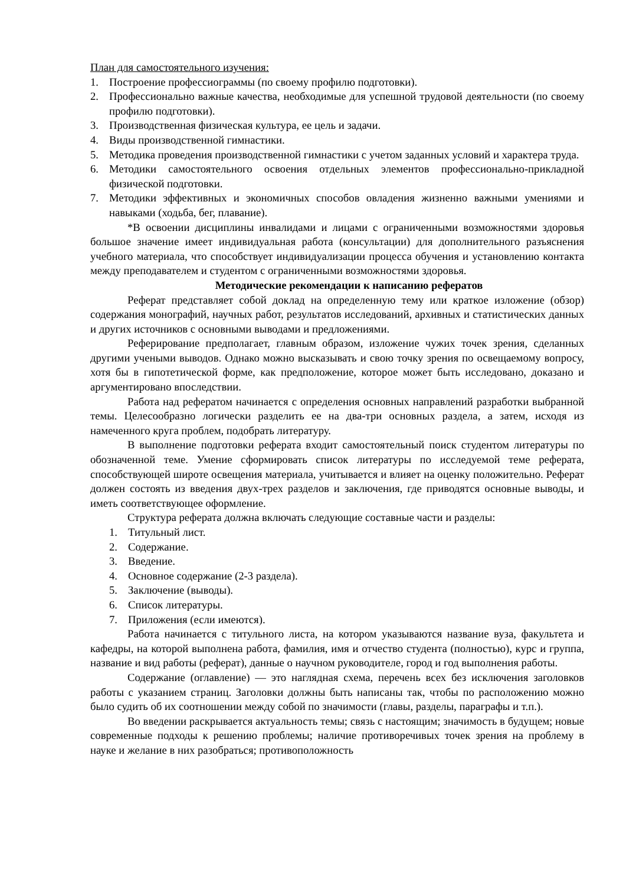План для самостоятельного изучения:
1. Построение профессиограммы (по своему профилю подготовки).
2. Профессионально важные качества, необходимые для успешной трудовой деятельности (по своему профилю подготовки).
3. Производственная физическая культура, ее цель и задачи.
4. Виды производственной гимнастики.
5. Методика проведения производственной гимнастики с учетом заданных условий и характера труда.
6. Методики самостоятельного освоения отдельных элементов профессионально-прикладной физической подготовки.
7. Методики эффективных и экономичных способов овладения жизненно важными умениями и навыками (ходьба, бег, плавание).
*В освоении дисциплины инвалидами и лицами с ограниченными возможностями здоровья большое значение имеет индивидуальная работа (консультации) для дополнительного разъяснения учебного материала, что способствует индивидуализации процесса обучения и установлению контакта между преподавателем и студентом с ограниченными возможностями здоровья.
Методические рекомендации к написанию рефератов
Реферат представляет собой доклад на определенную тему или краткое изложение (обзор) содержания монографий, научных работ, результатов исследований, архивных и статистических данных и других источников с основными выводами и предложениями.
Реферирование предполагает, главным образом, изложение чужих точек зрения, сделанных другими учеными выводов. Однако можно высказывать и свою точку зрения по освещаемому вопросу, хотя бы в гипотетической форме, как предположение, которое может быть исследовано, доказано и аргументировано впоследствии.
Работа над рефератом начинается с определения основных направлений разработки выбранной темы. Целесообразно логически разделить ее на два-три основных раздела, а затем, исходя из намеченного круга проблем, подобрать литературу.
В выполнение подготовки реферата входит самостоятельный поиск студентом литературы по обозначенной теме. Умение сформировать список литературы по исследуемой теме реферата, способствующей широте освещения материала, учитывается и влияет на оценку положительно. Реферат должен состоять из введения двух-трех разделов и заключения, где приводятся основные выводы, и иметь соответствующее оформление.
Структура реферата должна включать следующие составные части и разделы:
1. Титульный лист.
2. Содержание.
3. Введение.
4. Основное содержание (2-3 раздела).
5. Заключение (выводы).
6. Список литературы.
7. Приложения (если имеются).
Работа начинается с титульного листа, на котором указываются название вуза, факультета и кафедры, на которой выполнена работа, фамилия, имя и отчество студента (полностью), курс и группа, название и вид работы (реферат), данные о научном руководителе, город и год выполнения работы.
Содержание (оглавление) — это наглядная схема, перечень всех без исключения заголовков работы с указанием страниц. Заголовки должны быть написаны так, чтобы по расположению можно было судить об их соотношении между собой по значимости (главы, разделы, параграфы и т.п.).
Во введении раскрывается актуальность темы; связь с настоящим; значимость в будущем; новые современные подходы к решению проблемы; наличие противоречивых точек зрения на проблему в науке и желание в них разобраться; противоположность